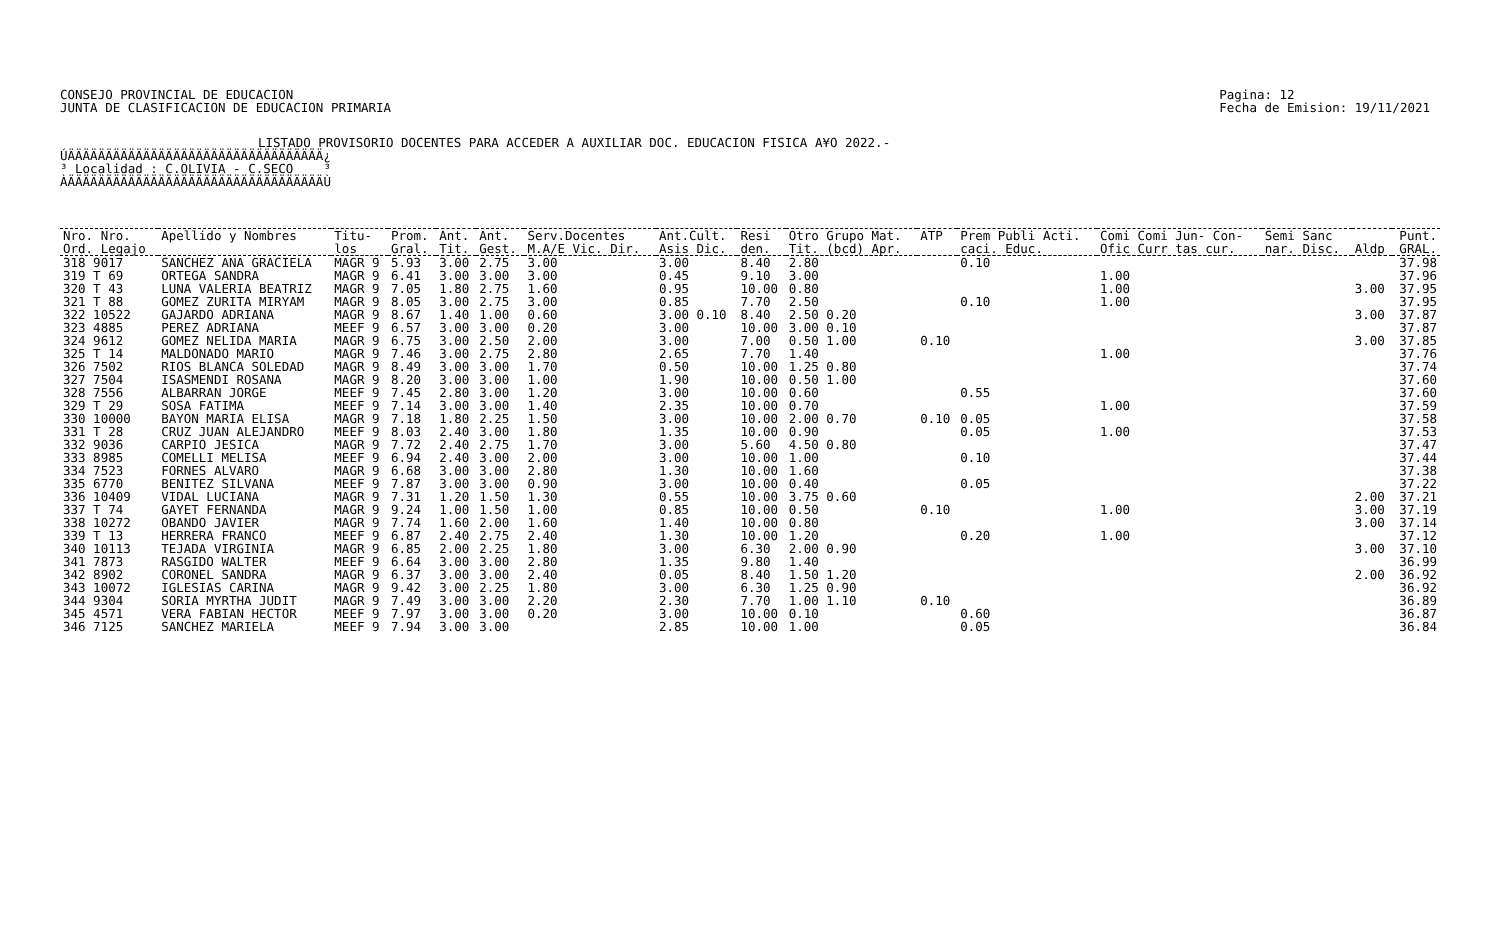CONSEJO PROVINCIAL DE EDUCACION
JUNTA DE CLASIFICACION DE EDUCACION PRIMARIA
Pagina: 12
Fecha de Emision: 19/11/2021
LISTADO PROVISORIO DOCENTES PARA ACCEDER A AUXILIAR DOC. EDUCACION FISICA A¥O 2022.-
ÚÄÄÄÄÄÄÄÄÄÄÄÄÄÄÄÄÄÄÄÄÄÄÄÄÄÄÄÄÄÄÄÄÄÄ¿ ³ Localidad : C.OLIVIA - C.SECO ³ ÀÄÄÄÄÄÄÄÄÄÄÄÄÄÄÄÄÄÄÄÄÄÄÄÄÄÄÄÄÄÄÄÄÄÄÙ
| Nro. Nro. | Apellido y Nombres | Titu- | Prom. | Ant. | Ant. | Serv.Docentes | Ant.Cult. | Resi | Otro Grupo Mat. | ATP | Prem Publi Acti. | Comi Comi Jun- Con- | Semi Sanc | | Punt. |
| --- | --- | --- | --- | --- | --- | --- | --- | --- | --- | --- | --- | --- | --- | --- | --- |
| Ord. Legajo | | los | Gral. | Tit. | Gest. | M.A/E Vic. Dir. | Asis Dic. | den. | Tit. (bcd) Apr. | | caci. Educ. | Ofic Curr tas cur. | nar. Disc. | Aldp | GRAL. |
| 318 9017 | SANCHEZ ANA GRACIELA | MAGR 9 | 5.93 | 3.00 | 2.75 | 3.00 | 3.00 | 8.40 | 2.80 | | 0.10 | | | | 37.98 |
| 319 T 69 | ORTEGA SANDRA | MAGR 9 | 6.41 | 3.00 | 3.00 | 3.00 | 0.45 | 9.10 | 3.00 | | | 1.00 | | | 37.96 |
| 320 T 43 | LUNA VALERIA BEATRIZ | MAGR 9 | 7.05 | 1.80 | 2.75 | 1.60 | 0.95 | 10.00 | 0.80 | | | 1.00 | | 3.00 | 37.95 |
| 321 T 88 | GOMEZ ZURITA MIRYAM | MAGR 9 | 8.05 | 3.00 | 2.75 | 3.00 | 0.85 | 7.70 | 2.50 | | 0.10 | 1.00 | | | 37.95 |
| 322 10522 | GAJARDO ADRIANA | MAGR 9 | 8.67 | 1.40 | 1.00 | 0.60 | 3.00 0.10 | 8.40 | 2.50 0.20 | | | | | 3.00 | 37.87 |
| 323 4885 | PEREZ ADRIANA | MEEF 9 | 6.57 | 3.00 | 3.00 | 0.20 | 3.00 | 10.00 | 3.00 0.10 | | | | | | 37.87 |
| 324 9612 | GOMEZ NELIDA MARIA | MAGR 9 | 6.75 | 3.00 | 2.50 | 2.00 | 3.00 | 7.00 | 0.50 1.00 | 0.10 | | | | 3.00 | 37.85 |
| 325 T 14 | MALDONADO MARIO | MAGR 9 | 7.46 | 3.00 | 2.75 | 2.80 | 2.65 | 7.70 | 1.40 | | | 1.00 | | | 37.76 |
| 326 7502 | RIOS BLANCA SOLEDAD | MAGR 9 | 8.49 | 3.00 | 3.00 | 1.70 | 0.50 | 10.00 | 1.25 0.80 | | | | | | 37.74 |
| 327 7504 | ISASMENDI ROSANA | MAGR 9 | 8.20 | 3.00 | 3.00 | 1.00 | 1.90 | 10.00 | 0.50 1.00 | | | | | | 37.60 |
| 328 7556 | ALBARRAN JORGE | MEEF 9 | 7.45 | 2.80 | 3.00 | 1.20 | 3.00 | 10.00 | 0.60 | | 0.55 | | | | 37.60 |
| 329 T 29 | SOSA FATIMA | MEEF 9 | 7.14 | 3.00 | 3.00 | 1.40 | 2.35 | 10.00 | 0.70 | | | 1.00 | | | 37.59 |
| 330 10000 | BAYON MARIA ELISA | MAGR 9 | 7.18 | 1.80 | 2.25 | 1.50 | 3.00 | 10.00 | 2.00 0.70 | 0.10 | 0.05 | | | | 37.58 |
| 331 T 28 | CRUZ JUAN ALEJANDRO | MEEF 9 | 8.03 | 2.40 | 3.00 | 1.80 | 1.35 | 10.00 | 0.90 | | 0.05 | 1.00 | | | 37.53 |
| 332 9036 | CARPIO JESICA | MAGR 9 | 7.72 | 2.40 | 2.75 | 1.70 | 3.00 | 5.60 | 4.50 0.80 | | | | | | 37.47 |
| 333 8985 | COMELLI MELISA | MEEF 9 | 6.94 | 2.40 | 3.00 | 2.00 | 3.00 | 10.00 | 1.00 | | 0.10 | | | | 37.44 |
| 334 7523 | FORNES ALVARO | MAGR 9 | 6.68 | 3.00 | 3.00 | 2.80 | 1.30 | 10.00 | 1.60 | | | | | | 37.38 |
| 335 6770 | BENITEZ SILVANA | MEEF 9 | 7.87 | 3.00 | 3.00 | 0.90 | 3.00 | 10.00 | 0.40 | | 0.05 | | | | 37.22 |
| 336 10409 | VIDAL LUCIANA | MAGR 9 | 7.31 | 1.20 | 1.50 | 1.30 | 0.55 | 10.00 | 3.75 0.60 | | | | | 2.00 | 37.21 |
| 337 T 74 | GAYET FERNANDA | MAGR 9 | 9.24 | 1.00 | 1.50 | 1.00 | 0.85 | 10.00 | 0.50 | 0.10 | | 1.00 | | 3.00 | 37.19 |
| 338 10272 | OBANDO JAVIER | MAGR 9 | 7.74 | 1.60 | 2.00 | 1.60 | 1.40 | 10.00 | 0.80 | | | | | 3.00 | 37.14 |
| 339 T 13 | HERRERA FRANCO | MEEF 9 | 6.87 | 2.40 | 2.75 | 2.40 | 1.30 | 10.00 | 1.20 | | 0.20 | 1.00 | | | 37.12 |
| 340 10113 | TEJADA VIRGINIA | MAGR 9 | 6.85 | 2.00 | 2.25 | 1.80 | 3.00 | 6.30 | 2.00 0.90 | | | | | 3.00 | 37.10 |
| 341 7873 | RASGIDO WALTER | MEEF 9 | 6.64 | 3.00 | 3.00 | 2.80 | 1.35 | 9.80 | 1.40 | | | | | | 36.99 |
| 342 8902 | CORONEL SANDRA | MAGR 9 | 6.37 | 3.00 | 3.00 | 2.40 | 0.05 | 8.40 | 1.50 1.20 | | | | | 2.00 | 36.92 |
| 343 10072 | IGLESIAS CARINA | MAGR 9 | 9.42 | 3.00 | 2.25 | 1.80 | 3.00 | 6.30 | 1.25 0.90 | | | | | | 36.92 |
| 344 9304 | SORIA MYRTHA JUDIT | MAGR 9 | 7.49 | 3.00 | 3.00 | 2.20 | 2.30 | 7.70 | 1.00 1.10 | 0.10 | | | | | 36.89 |
| 345 4571 | VERA FABIAN HECTOR | MEEF 9 | 7.97 | 3.00 | 3.00 | 0.20 | 3.00 | 10.00 | 0.10 | | 0.60 | | | | 36.87 |
| 346 7125 | SANCHEZ MARIELA | MEEF 9 | 7.94 | 3.00 | 3.00 | | 2.85 | 10.00 | 1.00 | | 0.05 | | | | 36.84 |